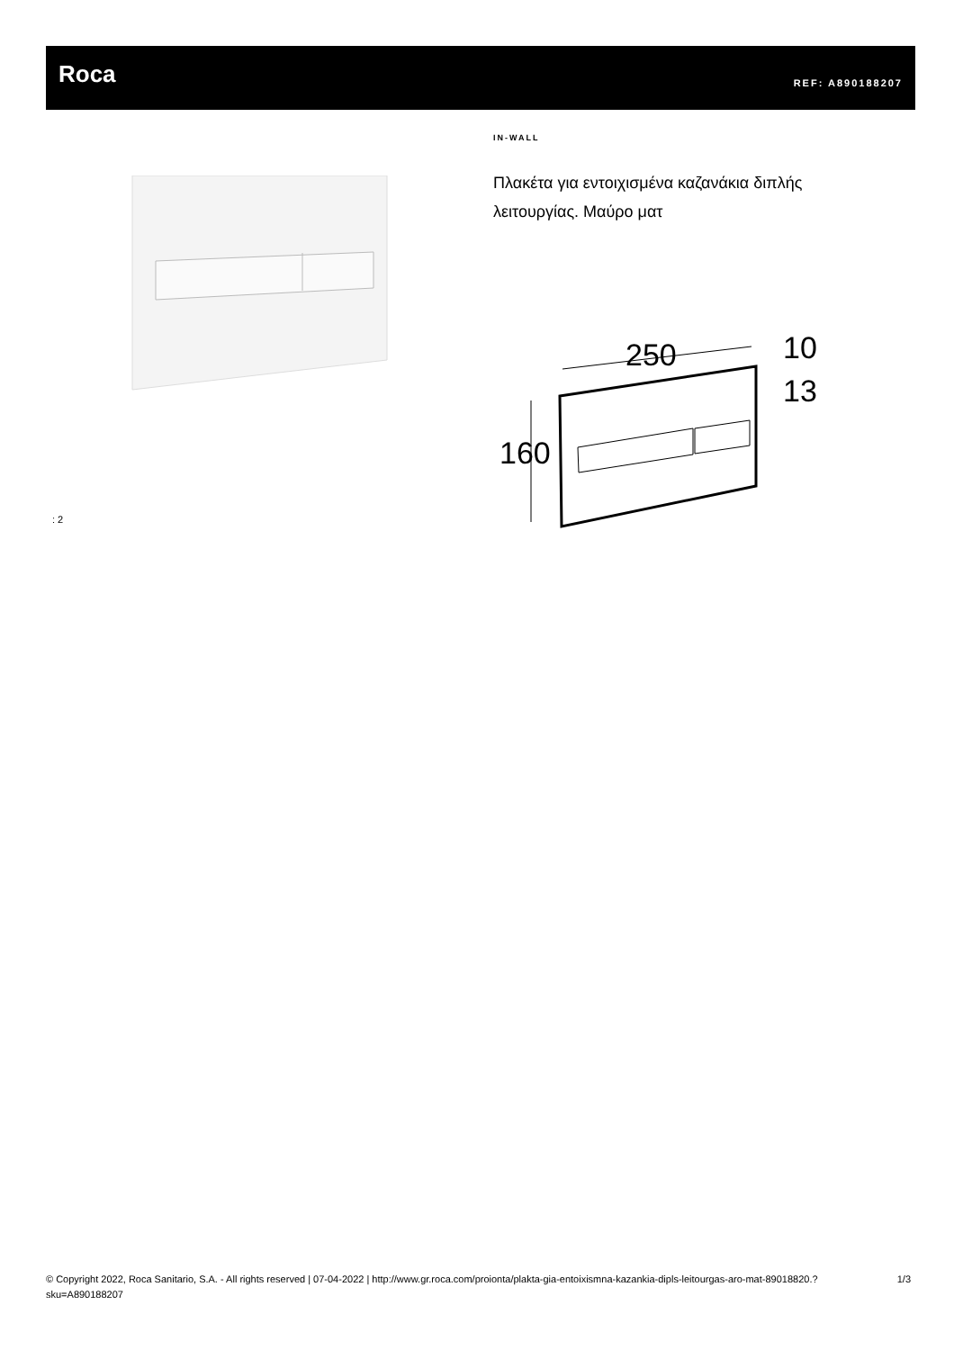Roca REF: A890188207
IN-WALL
Πλακέτα για εντοιχισμένα καζανάκια διπλής λειτουργίας. Μαύρο ματ
: 2
250
10
13
160
© Copyright 2022, Roca Sanitario, S.A. - All rights reserved | 07-04-2022 | http://www.gr.roca.com/proionta/plakta-gia-entoixismna-kazankia-dipls-leitourgas-aro-mat-89018820.?sku=A890188207
1/3